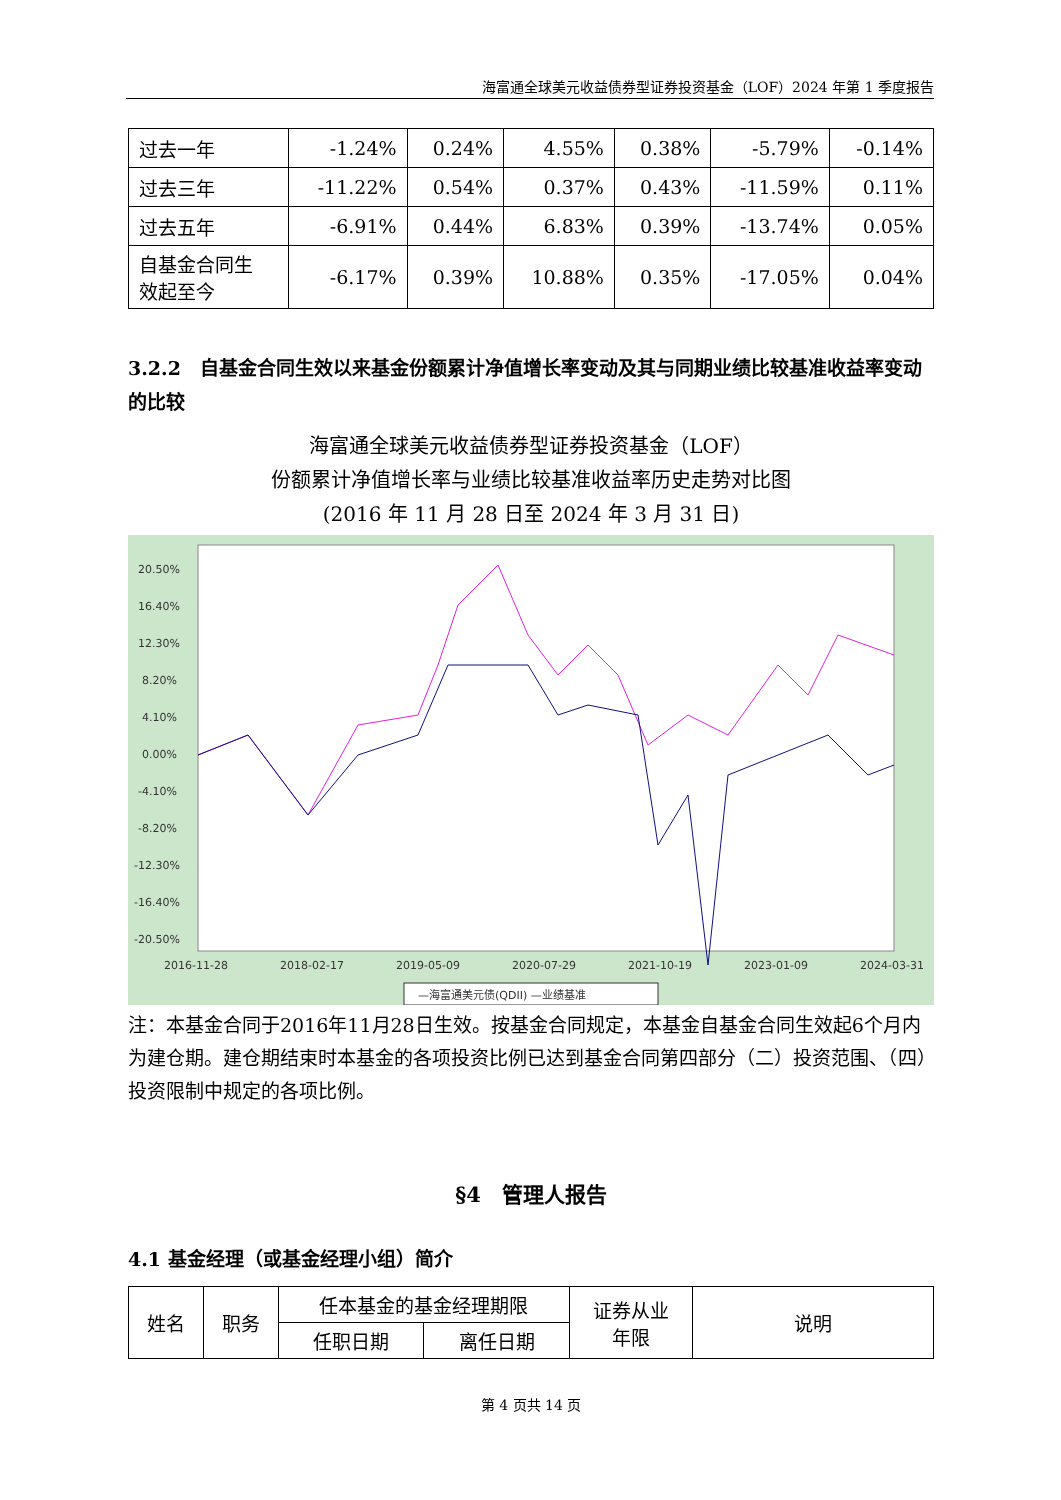海富通全球美元收益债券型证券投资基金（LOF）2024 年第 1 季度报告
| 过去一年 | -1.24% | 0.24% | 4.55% | 0.38% | -5.79% | -0.14% |
| 过去三年 | -11.22% | 0.54% | 0.37% | 0.43% | -11.59% | 0.11% |
| 过去五年 | -6.91% | 0.44% | 6.83% | 0.39% | -13.74% | 0.05% |
| 自基金合同生 效起至今 | -6.17% | 0.39% | 10.88% | 0.35% | -17.05% | 0.04% |
3.2.2　自基金合同生效以来基金份额累计净值增长率变动及其与同期业绩比较基准收益率变动的比较
海富通全球美元收益债券型证券投资基金（LOF）
份额累计净值增长率与业绩比较基准收益率历史走势对比图
(2016 年 11 月 28 日至 2024 年 3 月 31 日)
20.50%
16.40%
12.30%
8.20%
4.10%
0.00%
-4.10%
-8.20%
-12.30%
-16.40%
-20.50%
2016-11-28
2018-02-17
2019-05-09
2020-07-29
2021-10-19
2023-01-09
2024-03-31
—海富通美元债(QDII) —业绩基准
注：本基金合同于2016年11月28日生效。按基金合同规定，本基金自基金合同生效起6个月内为建仓期。建仓期结束时本基金的各项投资比例已达到基金合同第四部分（二）投资范围、（四）投资限制中规定的各项比例。
§4　管理人报告
4.1 基金经理（或基金经理小组）简介
| 姓名 | 职务 | 任本基金的基金经理期限 | | 证券从业 年限 | 说明 |
| | | 任职日期 | 离任日期 | | |
第 4 页共 14 页